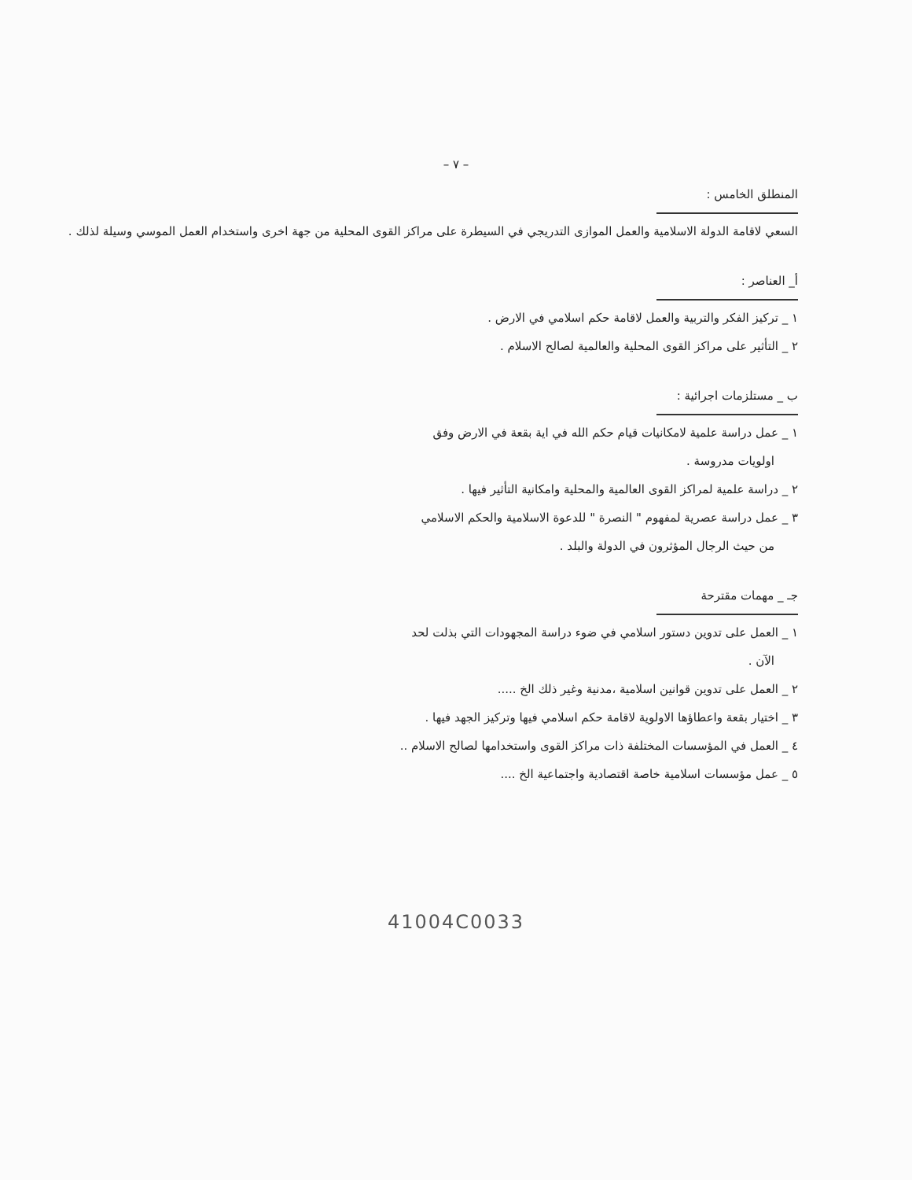– ٧ –
المنطلق الخامس :
السعي لاقامة الدولة الاسلامية والعمل الموازى التدريجي في السيطرة على مراكز القوى المحلية من جهة اخرى واستخدام العمل الموسي وسيلة لذلك .
أ_ العناصر :
١ _ تركيز الفكر والتربية والعمل لاقامة حكم اسلامي في الارض .
٢ _ التأثير على مراكز القوى المحلية والعالمية لصالح الاسلام .
ب _ مستلزمات اجرائية :
١ _ عمل دراسة علمية لامكانيات قيام حكم الله في اية بقعة في الارض وفق
اولويات مدروسة .
٢ _ دراسة علمية لمراكز القوى العالمية والمحلية وامكانية التأثير فيها .
٣ _ عمل دراسة عصرية لمفهوم " النصرة " للدعوة الاسلامية والحكم الاسلامي
من حيث الرجال المؤثرون في الدولة والبلد .
جـ _ مهمات مقترحة
١ _ العمل على تدوين دستور اسلامي في ضوء دراسة المجهودات التي بذلت لحد
الآن .
٢ _ العمل على تدوين قوانين اسلامية ،مدنية وغير ذلك الخ .....
٣ _ اختيار بقعة واعطاؤها الاولوية لاقامة حكم اسلامي فيها وتركيز الجهد فيها .
٤ _ العمل في المؤسسات المختلفة ذات مراكز القوى واستخدامها لصالح الاسلام ..
٥ _ عمل مؤسسات اسلامية خاصة اقتصادية واجتماعية الخ ....
41004C0033